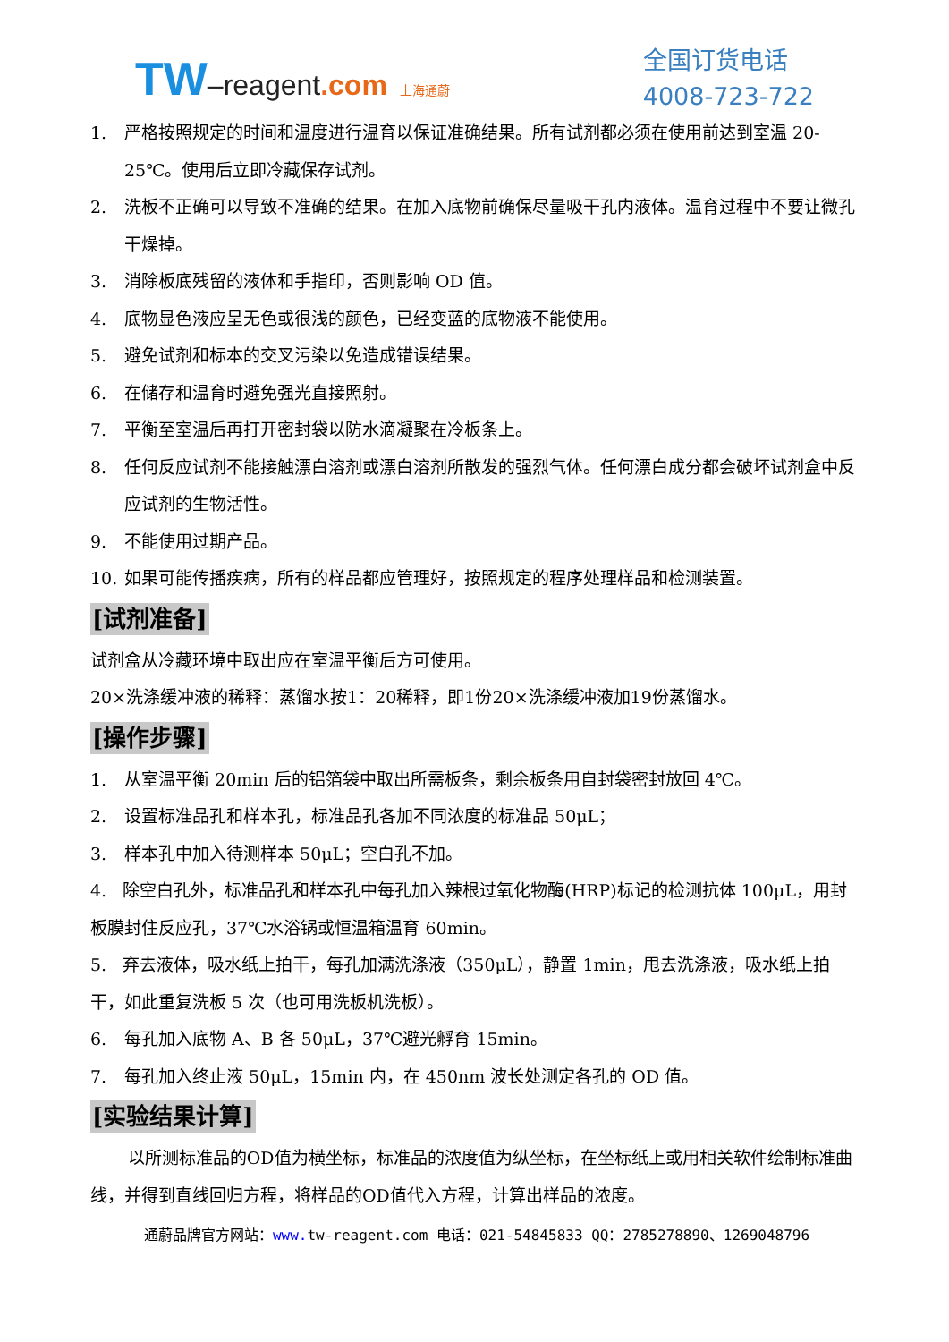TW–reagent.com 上海通蔚
全国订货电话
4008-723-722
1. 严格按照规定的时间和温度进行温育以保证准确结果。所有试剂都必须在使用前达到室温 20-25℃。使用后立即冷藏保存试剂。
2. 洗板不正确可以导致不准确的结果。在加入底物前确保尽量吸干孔内液体。温育过程中不要让微孔干燥掉。
3. 消除板底残留的液体和手指印，否则影响 OD 值。
4. 底物显色液应呈无色或很浅的颜色，已经变蓝的底物液不能使用。
5. 避免试剂和标本的交叉污染以免造成错误结果。
6. 在储存和温育时避免强光直接照射。
7. 平衡至室温后再打开密封袋以防水滴凝聚在冷板条上。
8. 任何反应试剂不能接触漂白溶剂或漂白溶剂所散发的强烈气体。任何漂白成分都会破坏试剂盒中反应试剂的生物活性。
9. 不能使用过期产品。
10. 如果可能传播疾病，所有的样品都应管理好，按照规定的程序处理样品和检测装置。
[试剂准备]
试剂盒从冷藏环境中取出应在室温平衡后方可使用。
20×洗涤缓冲液的稀释：蒸馏水按1：20稀释，即1份20×洗涤缓冲液加19份蒸馏水。
[操作步骤]
1. 从室温平衡 20min 后的铝箔袋中取出所需板条，剩余板条用自封袋密封放回 4℃。
2. 设置标准品孔和样本孔，标准品孔各加不同浓度的标准品 50μL；
3. 样本孔中加入待测样本 50μL；空白孔不加。
4. 除空白孔外，标准品孔和样本孔中每孔加入辣根过氧化物酶(HRP)标记的检测抗体 100μL，用封板膜封住反应孔，37℃水浴锅或恒温箱温育 60min。
5. 弃去液体，吸水纸上拍干，每孔加满洗涤液（350μL），静置 1min，甩去洗涤液，吸水纸上拍干，如此重复洗板 5 次（也可用洗板机洗板）。
6. 每孔加入底物 A、B 各 50μL，37℃避光孵育 15min。
7. 每孔加入终止液 50μL，15min 内，在 450nm 波长处测定各孔的 OD 值。
[实验结果计算]
以所测标准品的OD值为横坐标，标准品的浓度值为纵坐标，在坐标纸上或用相关软件绘制标准曲线，并得到直线回归方程，将样品的OD值代入方程，计算出样品的浓度。
通蔚品牌官方网站：www. tw-reagent.com 电话：021-54845833 QQ：2785278890、1269048796